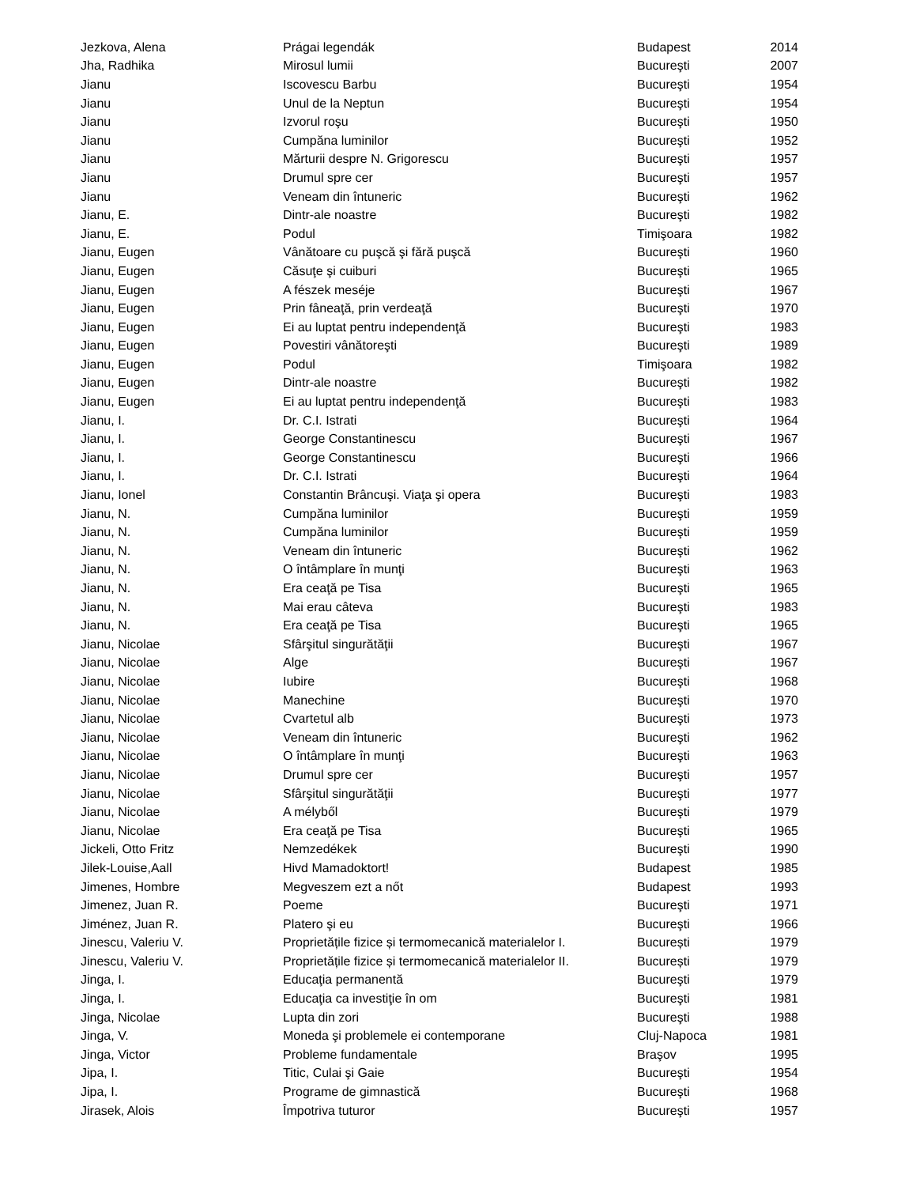| Jezkova, Alena | Prágai legendák | Budapest | 2014 |
| Jha, Radhika | Mirosul lumii | Bucureşti | 2007 |
| Jianu | Iscovescu Barbu | Bucureşti | 1954 |
| Jianu | Unul de la Neptun | Bucureşti | 1954 |
| Jianu | Izvorul roşu | Bucureşti | 1950 |
| Jianu | Cumpăna luminilor | Bucureşti | 1952 |
| Jianu | Mărturii despre N. Grigorescu | Bucureşti | 1957 |
| Jianu | Drumul spre cer | Bucureşti | 1957 |
| Jianu | Veneam din întuneric | Bucureşti | 1962 |
| Jianu, E. | Dintr-ale noastre | Bucureşti | 1982 |
| Jianu, E. | Podul | Timişoara | 1982 |
| Jianu, Eugen | Vânătoare cu puşcă şi fără puşcă | Bucureşti | 1960 |
| Jianu, Eugen | Căsuţe şi cuiburi | Bucureşti | 1965 |
| Jianu, Eugen | A fészek meséje | Bucureşti | 1967 |
| Jianu, Eugen | Prin fâneaţă, prin verdeaţă | Bucureşti | 1970 |
| Jianu, Eugen | Ei au luptat pentru independenţă | Bucureşti | 1983 |
| Jianu, Eugen | Povestiri vânătoreşti | Bucureşti | 1989 |
| Jianu, Eugen | Podul | Timişoara | 1982 |
| Jianu, Eugen | Dintr-ale noastre | Bucureşti | 1982 |
| Jianu, Eugen | Ei au luptat pentru independenţă | Bucureşti | 1983 |
| Jianu, I. | Dr. C.I. Istrati | Bucureşti | 1964 |
| Jianu, I. | George Constantinescu | Bucureşti | 1967 |
| Jianu, I. | George Constantinescu | Bucureşti | 1966 |
| Jianu, I. | Dr. C.I. Istrati | Bucureşti | 1964 |
| Jianu, Ionel | Constantin Brâncuşi. Viaţa şi opera | Bucureşti | 1983 |
| Jianu, N. | Cumpăna luminilor | Bucureşti | 1959 |
| Jianu, N. | Cumpăna luminilor | Bucureşti | 1959 |
| Jianu, N. | Veneam din întuneric | Bucureşti | 1962 |
| Jianu, N. | O întâmplare în munţi | Bucureşti | 1963 |
| Jianu, N. | Era ceaţă pe Tisa | Bucureşti | 1965 |
| Jianu, N. | Mai erau câteva | Bucureşti | 1983 |
| Jianu, N. | Era ceaţă pe Tisa | Bucureşti | 1965 |
| Jianu, Nicolae | Sfârşitul singurătăţii | Bucureşti | 1967 |
| Jianu, Nicolae | Alge | Bucureşti | 1967 |
| Jianu, Nicolae | Iubire | Bucureşti | 1968 |
| Jianu, Nicolae | Manechine | Bucureşti | 1970 |
| Jianu, Nicolae | Cvartetul alb | Bucureşti | 1973 |
| Jianu, Nicolae | Veneam din întuneric | Bucureşti | 1962 |
| Jianu, Nicolae | O întâmplare în munţi | Bucureşti | 1963 |
| Jianu, Nicolae | Drumul spre cer | Bucureşti | 1957 |
| Jianu, Nicolae | Sfârşitul singurătăţii | Bucureşti | 1977 |
| Jianu, Nicolae | A mélyből | Bucureşti | 1979 |
| Jianu, Nicolae | Era ceaţă pe Tisa | Bucureşti | 1965 |
| Jickeli, Otto Fritz | Nemzedékek | Bucureşti | 1990 |
| Jilek-Louise,Aall | Hivd Mamadoktort! | Budapest | 1985 |
| Jimenes, Hombre | Megveszem ezt a nőt | Budapest | 1993 |
| Jimenez, Juan R. | Poeme | Bucureşti | 1971 |
| Jiménez, Juan R. | Platero şi eu | Bucureşti | 1966 |
| Jinescu, Valeriu V. | Proprietățile fizice și termomecanică materialelor I. | București | 1979 |
| Jinescu, Valeriu V. | Proprietățile fizice și termomecanică materialelor II. | București | 1979 |
| Jinga, I. | Educaţia permanentă | Bucureşti | 1979 |
| Jinga, I. | Educaţia ca investiţie în om | Bucureşti | 1981 |
| Jinga, Nicolae | Lupta din zori | Bucureşti | 1988 |
| Jinga, V. | Moneda şi problemele ei contemporane | Cluj-Napoca | 1981 |
| Jinga, Victor | Probleme fundamentale | Braşov | 1995 |
| Jipa, I. | Titic, Culai şi Gaie | Bucureşti | 1954 |
| Jipa, I. | Programe de gimnastică | Bucureşti | 1968 |
| Jirasek, Alois | Împotriva tuturor | Bucureşti | 1957 |